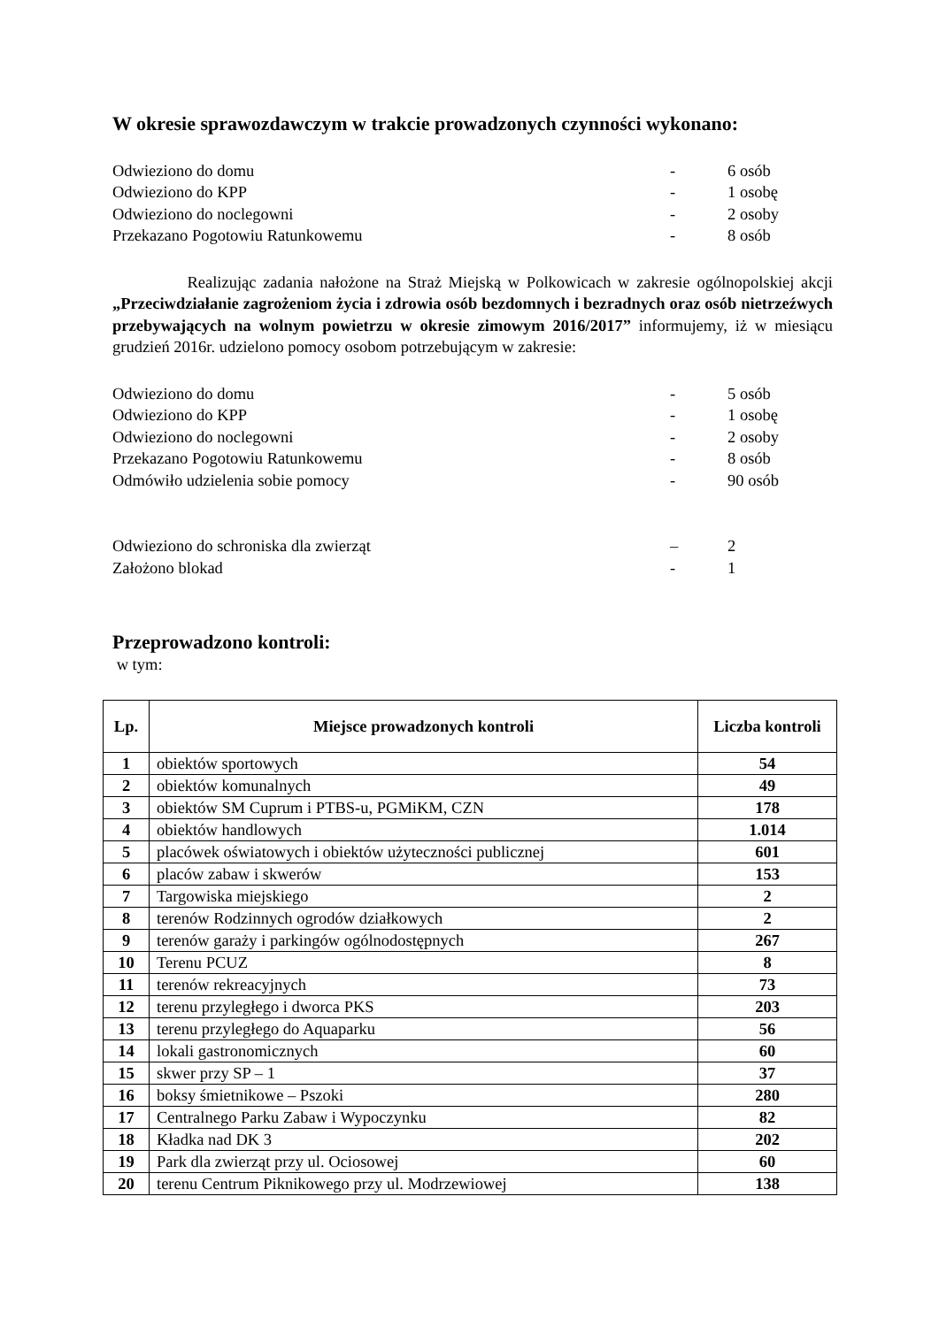W okresie sprawozdawczym w trakcie prowadzonych czynności wykonano:
Odwieziono do domu - 6 osób
Odwieziono do KPP - 1 osobę
Odwieziono do noclegowni - 2 osoby
Przekazano Pogotowiu Ratunkowemu - 8 osób
Realizując zadania nałożone na Straż Miejską w Polkowicach w zakresie ogólnopolskiej akcji „Przeciwdziałanie zagrożeniom życia i zdrowia osób bezdomnych i bezradnych oraz osób nietrzeźwych przebywających na wolnym powietrzu w okresie zimowym 2016/2017” informujemy, iż w miesiącu grudzień 2016r. udzielono pomocy osobom potrzebującym w zakresie:
Odwieziono do domu - 5 osób
Odwieziono do KPP - 1 osobę
Odwieziono do noclegowni - 2 osoby
Przekazano Pogotowiu Ratunkowemu - 8 osób
Odmówiło udzielenia sobie pomocy - 90 osób
Odwieziono do schroniska dla zwierząt – 2
Założono blokad - 1
Przeprowadzono kontroli:
w tym:
| Lp. | Miejsce prowadzonych kontroli | Liczba kontroli |
| --- | --- | --- |
| 1 | obiektów sportowych | 54 |
| 2 | obiektów komunalnych | 49 |
| 3 | obiektów SM Cuprum i PTBS-u, PGMiKM, CZN | 178 |
| 4 | obiektów handlowych | 1.014 |
| 5 | placówek oświatowych i obiektów użyteczności publicznej | 601 |
| 6 | placów zabaw i skwerów | 153 |
| 7 | Targowiska miejskiego | 2 |
| 8 | terenów Rodzinnych ogrodów działkowych | 2 |
| 9 | terenów garaży i parkingów ogólnodostępnych | 267 |
| 10 | Terenu PCUZ | 8 |
| 11 | terenów rekreacyjnych | 73 |
| 12 | terenu przyległego i dworca PKS | 203 |
| 13 | terenu przyległego do Aquaparku | 56 |
| 14 | lokali gastronomicznych | 60 |
| 15 | skwer przy SP – 1 | 37 |
| 16 | boksy śmietnikowe – Pszoki | 280 |
| 17 | Centralnego Parku Zabaw i Wypoczynku | 82 |
| 18 | Kładka nad DK 3 | 202 |
| 19 | Park dla zwierząt przy ul. Ociosowej | 60 |
| 20 | terenu Centrum Piknikowego przy ul. Modrzewiowej | 138 |